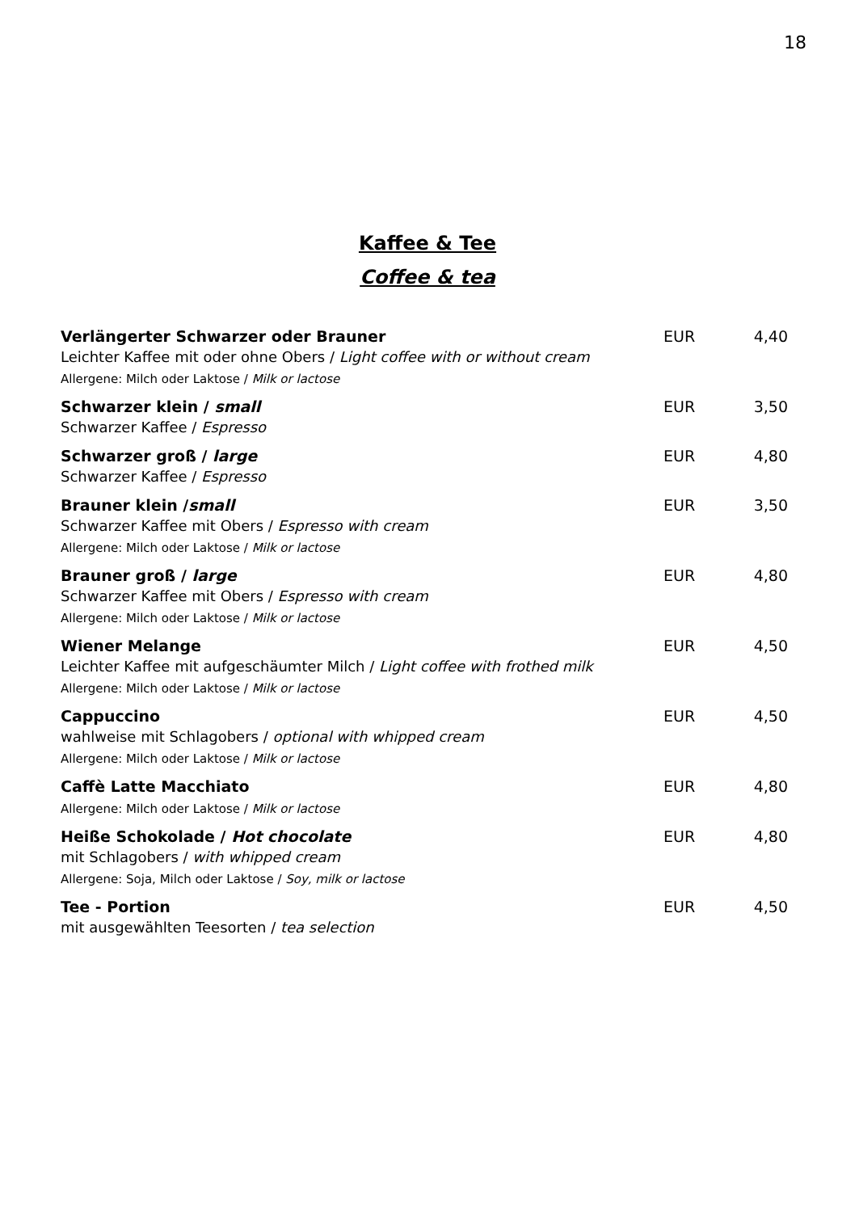18
Kaffee & Tee
Coffee & tea
Verlängerter Schwarzer oder Brauner EUR 4,40
Leichter Kaffee mit oder ohne Obers / Light coffee with or without cream
Allergene: Milch oder Laktose / Milk or lactose
Schwarzer klein / small EUR 3,50
Schwarzer Kaffee / Espresso
Schwarzer groß / large EUR 4,80
Schwarzer Kaffee / Espresso
Brauner klein /small EUR 3,50
Schwarzer Kaffee mit Obers / Espresso with cream
Allergene: Milch oder Laktose / Milk or lactose
Brauner groß / large EUR 4,80
Schwarzer Kaffee mit Obers / Espresso with cream
Allergene: Milch oder Laktose / Milk or lactose
Wiener Melange EUR 4,50
Leichter Kaffee mit aufgeschäumter Milch / Light coffee with frothed milk
Allergene: Milch oder Laktose / Milk or lactose
Cappuccino EUR 4,50
wahlweise mit Schlagobers / optional with whipped cream
Allergene: Milch oder Laktose / Milk or lactose
Caffè Latte Macchiato EUR 4,80
Allergene: Milch oder Laktose / Milk or lactose
Heiße Schokolade / Hot chocolate EUR 4,80
mit Schlagobers / with whipped cream
Allergene: Soja, Milch oder Laktose / Soy, milk or lactose
Tee - Portion EUR 4,50
mit ausgewählten Teesorten / tea selection